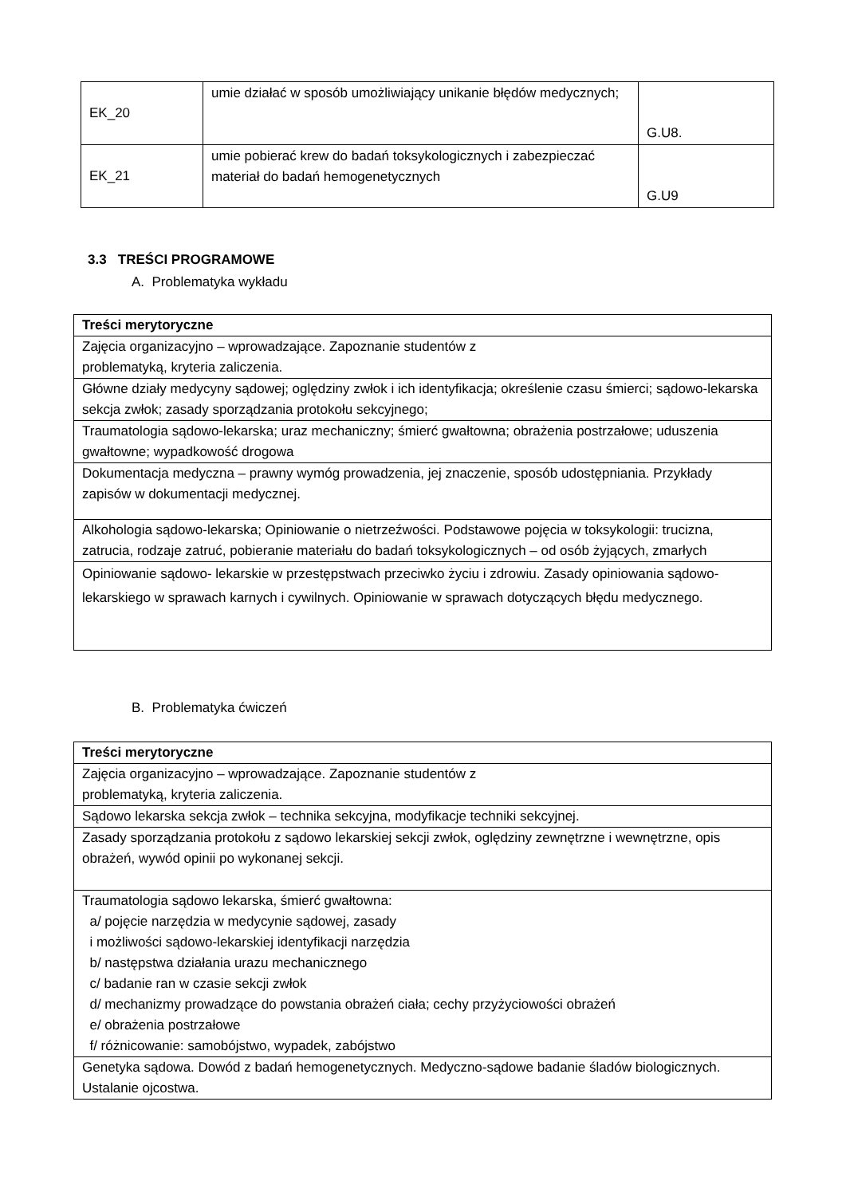| EK_20 | umie działać w sposób umożliwiający unikanie błędów medycznych; | G.U8. |
| EK_21 | umie pobierać krew do badań toksykologicznych i zabezpieczać materiał do badań hemogenetycznych | G.U9 |
3.3 TREŚCI PROGRAMOWE
A. Problematyka wykładu
| Treści merytoryczne |
| --- |
| Zajęcia organizacyjno – wprowadzające. Zapoznanie studentów z problematyką, kryteria zaliczenia. |
| Główne działy medycyny sądowej; oględziny zwłok i ich identyfikacja; określenie czasu śmierci; sądowo-lekarska sekcja zwłok; zasady sporządzania protokołu sekcyjnego; |
| Traumatologia sądowo-lekarska; uraz mechaniczny; śmierć gwałtowna; obrażenia postrzałowe; uduszenia gwałtowne; wypadkowość drogowa |
| Dokumentacja medyczna – prawny wymóg prowadzenia, jej znaczenie, sposób udostępniania. Przykłady zapisów w dokumentacji medycznej. |
| Alkohologia sądowo-lekarska; Opiniowanie o nietrzeźwości. Podstawowe pojęcia w toksykologii: trucizna, zatrucia, rodzaje zatruć, pobieranie materiału do badań toksykologicznych – od osób żyjących, zmarłych |
| Opiniowanie sądowo- lekarskie w przestępstwach przeciwko życiu i zdrowiu. Zasady opiniowania sądowo-lekarskiego w sprawach karnych i cywilnych. Opiniowanie w sprawach dotyczących błędu medycznego. |
B. Problematyka ćwiczeń
| Treści merytoryczne |
| --- |
| Zajęcia organizacyjno – wprowadzające. Zapoznanie studentów z problematyką, kryteria zaliczenia. |
| Sądowo lekarska sekcja zwłok – technika sekcyjna, modyfikacje techniki sekcyjnej. |
| Zasady sporządzania protokołu z sądowo lekarskiej sekcji zwłok, oględziny zewnętrzne i wewnętrzne, opis obrażeń, wywód opinii po wykonanej sekcji. |
| Traumatologia sądowo lekarska, śmierć gwałtowna: a/ pojęcie narzędzia w medycynie sądowej, zasady i możliwości sądowo-lekarskiej identyfikacji narzędzia b/ następstwa działania urazu mechanicznego c/ badanie ran w czasie sekcji zwłok d/ mechanizmy prowadzące do powstania obrażeń ciała; cechy przyżyciowości obrażeń e/ obrażenia postrzałowe f/ różnicowanie: samobójstwo, wypadek, zabójstwo |
| Genetyka sądowa. Dowód z badań hemogenetycznych. Medyczno-sądowe badanie śladów biologicznych. Ustalanie ojcostwa. |